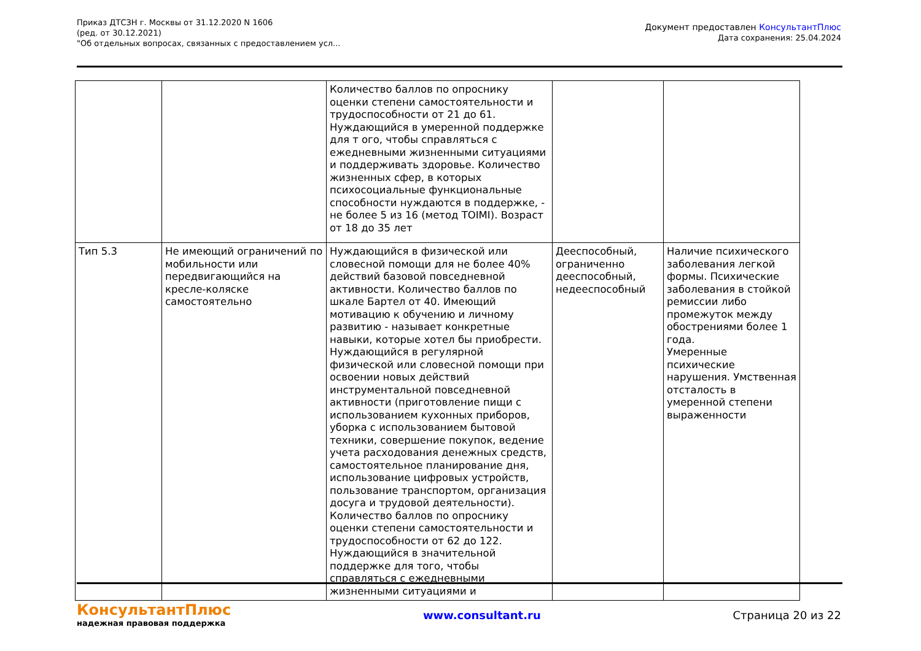Приказ ДТСЗН г. Москвы от 31.12.2020 N 1606
(ред. от 30.12.2021)
"Об отдельных вопросах, связанных с предоставлением усл...
Документ предоставлен КонсультантПлюс
Дата сохранения: 25.04.2024
| | | Количество баллов по опроснику оценки степени самостоятельности и трудоспособности от 21 до 61. Нуждающийся в умеренной поддержке для т ого, чтобы справляться с ежедневными жизненными ситуациями и поддерживать здоровье. Количество жизненных сфер, в которых психосоциальные функциональные способности нуждаются в поддержке, - не более 5 из 16 (метод TOIMI). Возраст от 18 до 35 лет | | |
| Тип 5.3 | Не имеющий ограничений по мобильности или передвигающийся на кресле-коляске самостоятельно | Нуждающийся в физической или словесной помощи для не более 40% действий базовой повседневной активности. Количество баллов по шкале Бартел от 40. Имеющий мотивацию к обучению и личному развитию - называет конкретные навыки, которые хотел бы приобрести. Нуждающийся в регулярной физической или словесной помощи при освоении новых действий инструментальной повседневной активности (приготовление пищи с использованием кухонных приборов, уборка с использованием бытовой техники, совершение покупок, ведение учета расходования денежных средств, самостоятельное планирование дня, использование цифровых устройств, пользование транспортом, организация досуга и трудовой деятельности). Количество баллов по опроснику оценки степени самостоятельности и трудоспособности от 62 до 122. Нуждающийся в значительной поддержке для того, чтобы справляться с ежедневными жизненными ситуациями и | Дееспособный, ограниченно дееспособный, недееспособный | Наличие психического заболевания легкой формы. Психические заболевания в стойкой ремиссии либо промежуток между обострениями более 1 года. Умеренные психические нарушения. Умственная отсталость в умеренной степени выраженности |
КонсультантПлюс
надежная правовая поддержка
www.consultant.ru Страница 20 из 22